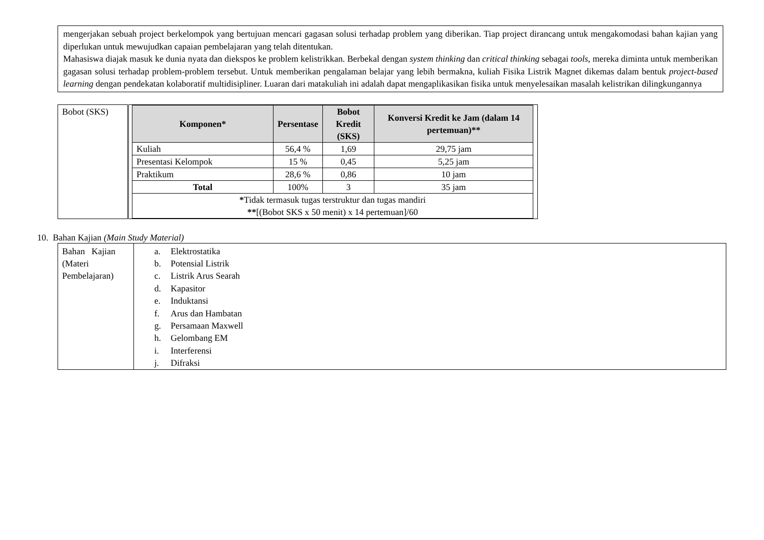mengerjakan sebuah project berkelompok yang bertujuan mencari gagasan solusi terhadap problem yang diberikan. Tiap project dirancang untuk mengakomodasi bahan kajian yang diperlukan untuk mewujudkan capaian pembelajaran yang telah ditentukan.
Mahasiswa diajak masuk ke dunia nyata dan diekspos ke problem kelistrikkan. Berbekal dengan system thinking dan critical thinking sebagai tools, mereka diminta untuk memberikan gagasan solusi terhadap problem-problem tersebut. Untuk memberikan pengalaman belajar yang lebih bermakna, kuliah Fisika Listrik Magnet dikemas dalam bentuk project-based learning dengan pendekatan kolaboratif multidisipliner. Luaran dari matakuliah ini adalah dapat mengaplikasikan fisika untuk menyelesaikan masalah kelistrikan dilingkungannya
| Bobot (SKS) | / Komponen* / Persentase / Bobot Kredit (SKS) / Konversi Kredit ke Jam (dalam 14 pertemuan)** / / --- / --- / --- / --- / / Kuliah / 56,4 % / 1,69 / 29,75 jam / / Presentasi Kelompok / 15 % / 0,45 / 5,25 jam / / Praktikum / 28,6 % / 0,86 / 10 jam / / Total / 100% / 3 / 35 jam / / * Tidak termasuk tugas terstruktur dan tugas mandiri ** [(Bobot SKS x 50 menit) x 14 pertemuan]/60 / / / / |
10. Bahan Kajian (Main Study Material)
| Bahan Kajian (Materi Pembelajaran) | a. Elektrostatika b. Potensial Listrik c. Listrik Arus Searah d. Kapasitor e. Induktansi f. Arus dan Hambatan g. Persamaan Maxwell h. Gelombang EM i. Interferensi j. Difraksi |